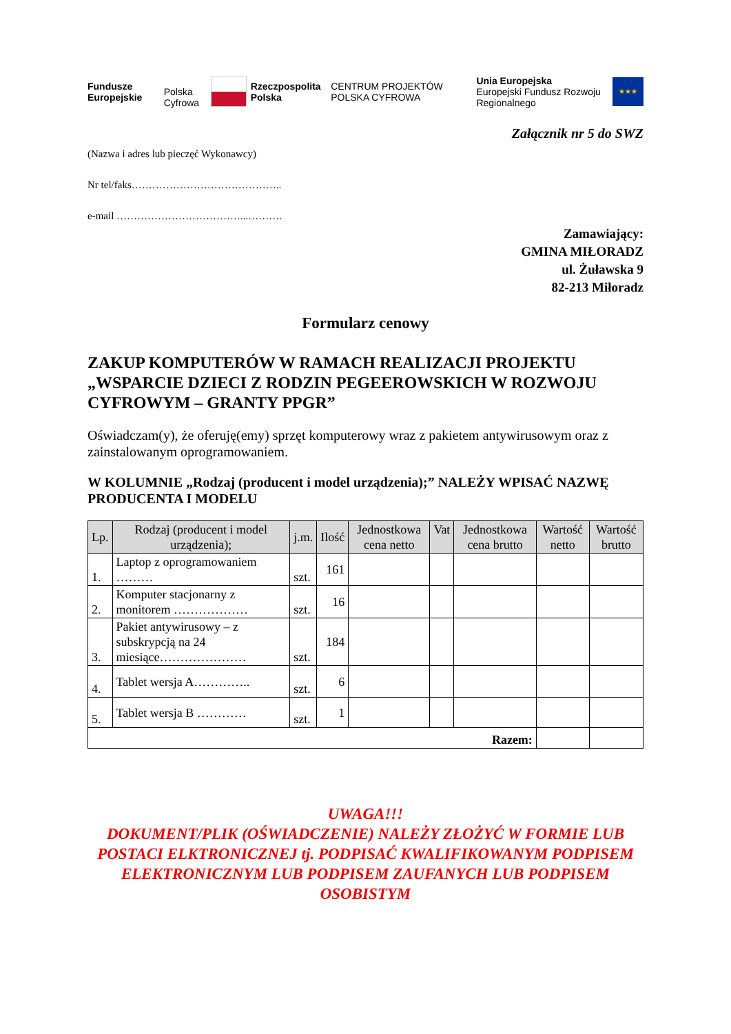Fundusze Europejskie
Polska Cyfrowa
Rzeczpospolita Polska
CENTRUM PROJEKTÓW POLSKA CYFROWA
Unia Europejska
Europejski Fundusz Rozwoju Regionalnego ★★★
Załącznik nr 5 do SWZ
(Nazwa i adres lub pieczęć Wykonawcy)
Nr tel/faks……………………………………..
e-mail ………………………………...……….
Zamawiający:
GMINA MIŁORADZ
ul. Żuławska 9
82-213 Miłoradz
Formularz cenowy
ZAKUP KOMPUTERÓW W RAMACH REALIZACJI PROJEKTU „WSPARCIE DZIECI Z RODZIN PEGEEROWSKICH W ROZWOJU CYFROWYM – GRANTY PPGR”
Oświadczam(y), że oferuję(emy) sprzęt komputerowy wraz z pakietem antywirusowym oraz z zainstalowanym oprogramowaniem.
W KOLUMNIE „Rodzaj (producent i model urządzenia);” NALEŻY WPISAĆ NAZWĘ PRODUCENTA I MODELU
| Lp. | Rodzaj (producent i model urządzenia); | j.m. | Ilość | Jednostkowa cena netto | Vat | Jednostkowa cena brutto | Wartość netto | Wartość brutto |
| --- | --- | --- | --- | --- | --- | --- | --- | --- |
| 1. | Laptop z oprogramowaniem ……… | szt. | 161 | | | | | |
| 2. | Komputer stacjonarny z monitorem ……………… | szt. | 16 | | | | | |
| 3. | Pakiet antywirusowy – z subskrypcją na 24 miesiące………………… | szt. | 184 | | | | | |
| 4. | Tablet wersja A………….. | szt. | 6 | | | | | |
| 5. | Tablet wersja B ………… | szt. | 1 | | | | | |
| Razem: | | | | | | | | |
UWAGA!!!
DOKUMENT/PLIK (OŚWIADCZENIE) NALEŻY ZŁOŻYĆ W FORMIE LUB POSTACI ELKTRONICZNEJ tj. PODPISAĆ KWALIFIKOWANYM PODPISEM ELEKTRONICZNYM LUB PODPISEM ZAUFANYCH LUB PODPISEM OSOBISTYM